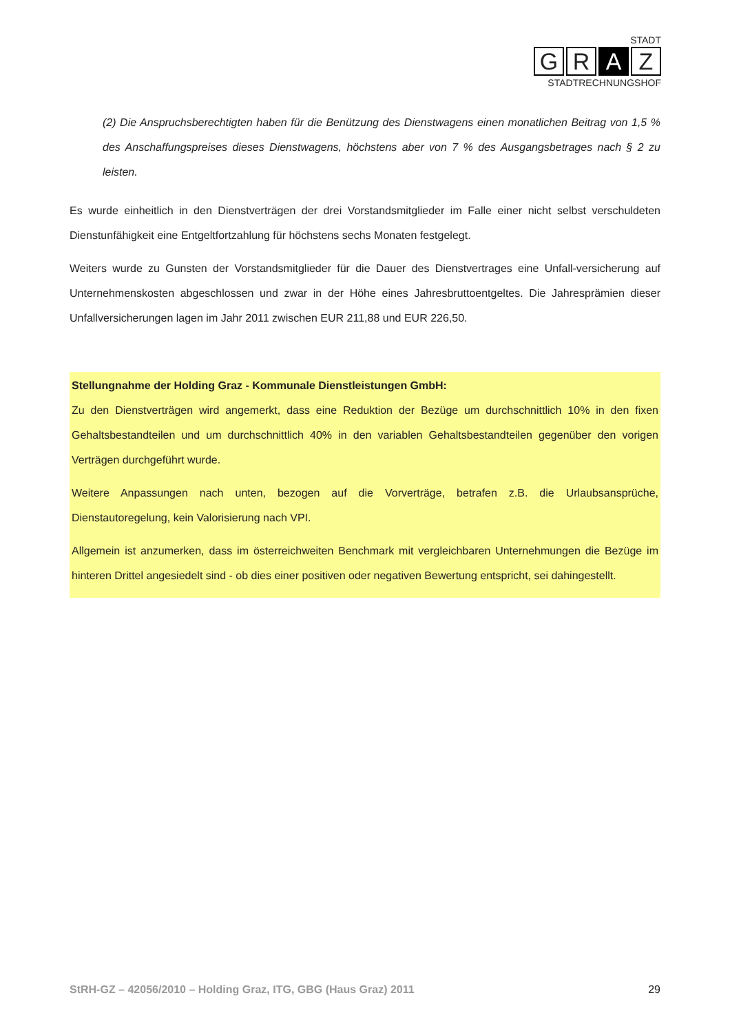STADT
G R A Z
STADTRECHNUNGSHOF
(2) Die Anspruchsberechtigten haben für die Benützung des Dienstwagens einen monatlichen Beitrag von 1,5 % des Anschaffungspreises dieses Dienstwagens, höchstens aber von 7 % des Ausgangsbetrages nach § 2 zu leisten.
Es wurde einheitlich in den Dienstverträgen der drei Vorstandsmitglieder im Falle einer nicht selbst verschuldeten Dienstunfähigkeit eine Entgeltfortzahlung für höchstens sechs Monaten festgelegt.
Weiters wurde zu Gunsten der Vorstandsmitglieder für die Dauer des Dienstvertrages eine Unfall-versicherung auf Unternehmenskosten abgeschlossen und zwar in der Höhe eines Jahresbruttoentgeltes. Die Jahresprämien dieser Unfallversicherungen lagen im Jahr 2011 zwischen EUR 211,88 und EUR 226,50.
Stellungnahme der Holding Graz - Kommunale Dienstleistungen GmbH:
Zu den Dienstverträgen wird angemerkt, dass eine Reduktion der Bezüge um durchschnittlich 10% in den fixen Gehaltsbestandteilen und um durchschnittlich 40% in den variablen Gehaltsbestandteilen gegenüber den vorigen Verträgen durchgeführt wurde.
Weitere Anpassungen nach unten, bezogen auf die Vorverträge, betrafen z.B. die Urlaubsansprüche, Dienstautoregelung, kein Valorisierung nach VPI.
Allgemein ist anzumerken, dass im österreichweiten Benchmark mit vergleichbaren Unternehmungen die Bezüge im hinteren Drittel angesiedelt sind - ob dies einer positiven oder negativen Bewertung entspricht, sei dahingestellt.
StRH-GZ – 42056/2010 – Holding Graz, ITG, GBG (Haus Graz) 2011 29